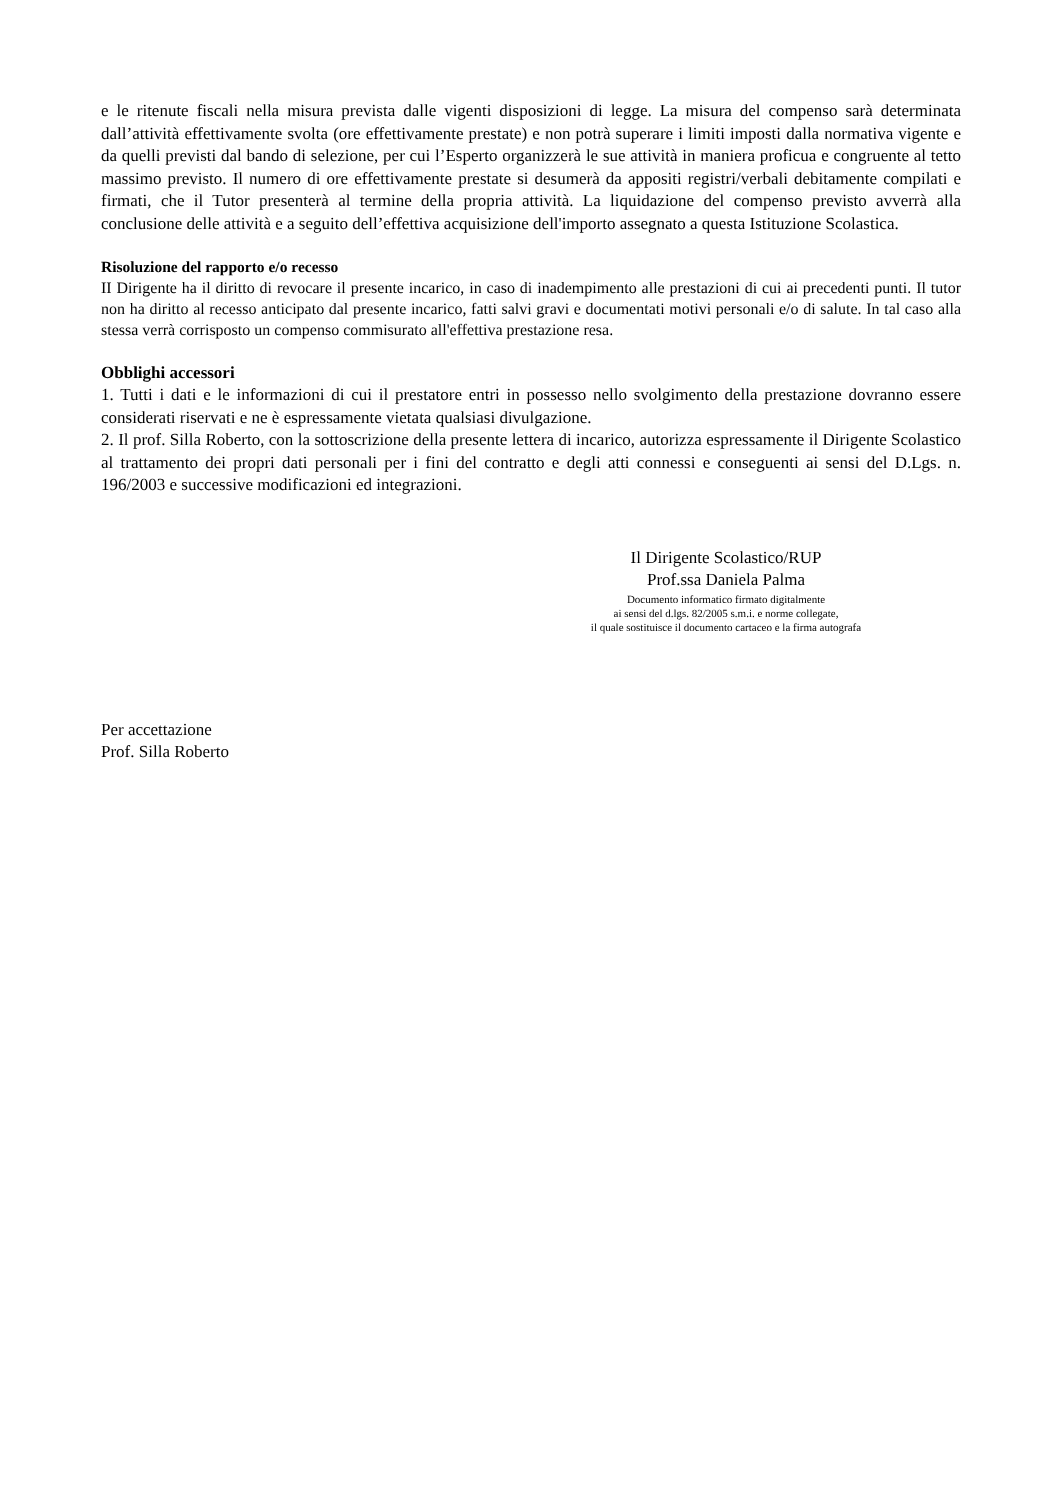e le ritenute fiscali nella misura prevista dalle vigenti disposizioni di legge. La misura del compenso sarà determinata dall’attività effettivamente svolta (ore effettivamente prestate) e non potrà superare i limiti imposti dalla normativa vigente e da quelli previsti dal bando di selezione, per cui l’Esperto organizzerà le sue attività in maniera proficua e congruente al tetto massimo previsto. Il numero di ore effettivamente prestate si desumerà da appositi registri/verbali debitamente compilati e firmati, che il Tutor presenterà al termine della propria attività. La liquidazione del compenso previsto avverrà alla conclusione delle attività e a seguito dell’effettiva acquisizione dell'importo assegnato a questa Istituzione Scolastica.
Risoluzione del rapporto e/o recesso
II Dirigente ha il diritto di revocare il presente incarico, in caso di inadempimento alle prestazioni di cui ai precedenti punti. Il tutor non ha diritto al recesso anticipato dal presente incarico, fatti salvi gravi e documentati motivi personali e/o di salute. In tal caso alla stessa verrà corrisposto un compenso commisurato all'effettiva prestazione resa.
Obblighi accessori
1. Tutti i dati e le informazioni di cui il prestatore entri in possesso nello svolgimento della prestazione dovranno essere considerati riservati e ne è espressamente vietata qualsiasi divulgazione.
2. Il prof. Silla Roberto, con la sottoscrizione della presente lettera di incarico, autorizza espressamente il Dirigente Scolastico al trattamento dei propri dati personali per i fini del contratto e degli atti connessi e conseguenti ai sensi del D.Lgs. n. 196/2003 e successive modificazioni ed integrazioni.
Il Dirigente Scolastico/RUP
Prof.ssa Daniela Palma
Documento informatico firmato digitalmente
ai sensi del d.lgs. 82/2005 s.m.i. e norme collegate,
il quale sostituisce il documento cartaceo e la firma autografa
Per accettazione
Prof. Silla Roberto